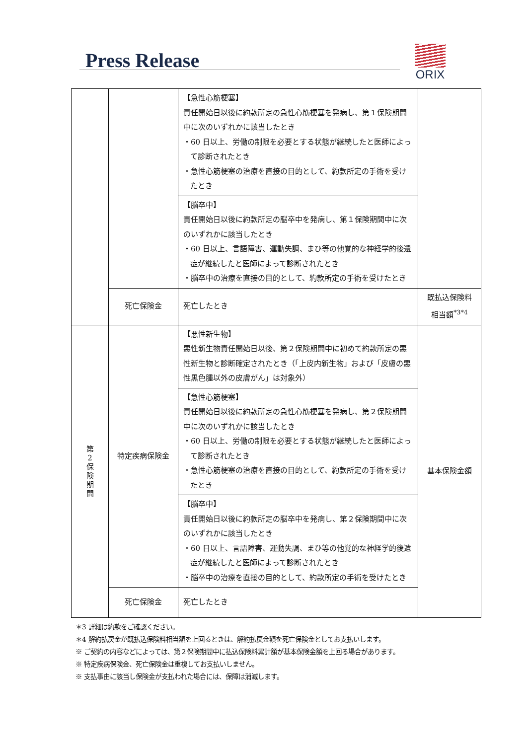Press Release
ORIX
| | | 【急性心筋梗塞】 責任開始日以後に約款所定の急性心筋梗塞を発病し、第１保険期間中に次のいずれかに該当したとき ・60 日以上、労働の制限を必要とする状態が継続したと医師によって診断されたとき ・急性心筋梗塞の治療を直接の目的として、約款所定の手術を受けたとき | |
| | | 【脳卒中】 責任開始日以後に約款所定の脳卒中を発病し、第１保険期間中に次のいずれかに該当したとき ・60 日以上、言語障害、運動失調、まひ等の他覚的な神経学的後遺症が継続したと医師によって診断されたとき ・脳卒中の治療を直接の目的として、約款所定の手術を受けたとき | |
| | 死亡保険金 | 死亡したとき | 既払込保険料 相当額<sup>*3*4</sup> |
| 第 2 保 険 期 間 | 特定疾病保険金 | 【悪性新生物】 悪性新生物責任開始日以後、第２保険期間中に初めて約款所定の悪性新生物と診断確定されたとき（「上皮内新生物」および「皮膚の悪性黒色腫以外の皮膚がん」は対象外） | 基本保険金額 |
| | | 【急性心筋梗塞】 責任開始日以後に約款所定の急性心筋梗塞を発病し、第２保険期間中に次のいずれかに該当したとき ・60 日以上、労働の制限を必要とする状態が継続したと医師によって診断されたとき ・急性心筋梗塞の治療を直接の目的として、約款所定の手術を受けたとき | |
| | | 【脳卒中】 責任開始日以後に約款所定の脳卒中を発病し、第２保険期間中に次のいずれかに該当したとき ・60 日以上、言語障害、運動失調、まひ等の他覚的な神経学的後遺症が継続したと医師によって診断されたとき ・脳卒中の治療を直接の目的として、約款所定の手術を受けたとき | |
| | 死亡保険金 | 死亡したとき | |
＊3 詳細は約款をご確認ください。
＊4 解約払戻金が既払込保険料相当額を上回るときは、解約払戻金額を死亡保険金としてお支払いします。
※ ご契約の内容などによっては、第２保険期間中に払込保険料累計額が基本保険金額を上回る場合があります。
※ 特定疾病保険金、死亡保険金は重複してお支払いしません。
※ 支払事由に該当し保険金が支払われた場合には、保障は消滅します。